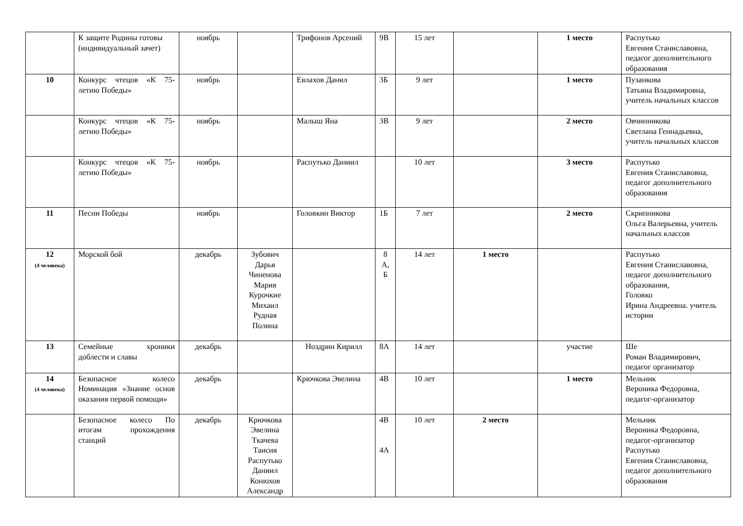| | К защите Родины готовы (индивидуальный зачет) | ноябрь | | Трифонов Арсений | 9В | 15 лет | | 1 место | Распутько Евгения Станиславовна, педагог дополнительного образования |
| 10 | Конкурс чтецов «К 75-летию Победы» | ноябрь | | Евлахов Данил | 3Б | 9 лет | | 1 место | Пузанкова Татьяна Владимировна, учитель начальных классов |
| | Конкурс чтецов «К 75-летию Победы» | ноябрь | | Малыш Яна | 3В | 9 лет | | 2 место | Овчинникова Светлана Геннадьевна, учитель начальных классов |
| | Конкурс чтецов «К 75-летию Победы» | ноябрь | | Распутько Даниил | | 10 лет | | 3 место | Распутько Евгения Станиславовна, педагог дополнительного образования |
| 11 | Песни Победы | ноябрь | | Головкин Виктор | 1Б | 7 лет | | 2 место | Скрипникова Ольга Валерьевна, учитель начальных классов |
| 12 (4 человека) | Морской бой | декабрь | Зубович Дарья Чиненова Мария Курочкие Михаил Рудная Полина | | 8 А, Б | 14 лет | 1 место | | Распутько Евгения Станиславовна, педагог дополнительного образования, Головко Ирина Андреевна. учитель истории |
| 13 | Семейные хроники доблести и славы | декабрь | | Ноздрин Кирилл | 8А | 14 лет | | участие | Ше Роман Владимирович, педагог организатор |
| 14 (4 человека) | Безопасное колесо Номинация «Знание основ оказания первой помощи» | декабрь | | Крючкова Эвелина | 4В | 10 лет | | 1 место | Мельник Вероника Федоровна, педагог-организатор |
| | Безопасное колесо По итогам прохождения станций | декабрь | Крючкова Эвелина Ткачева Таисия Распутько Даниил Конюхов Александр | | 4В 4А | 10 лет | 2 место | | Мельник Вероника Федоровна, педагог-организатор Распутько Евгения Станиславовна, педагог дополнительного образования |